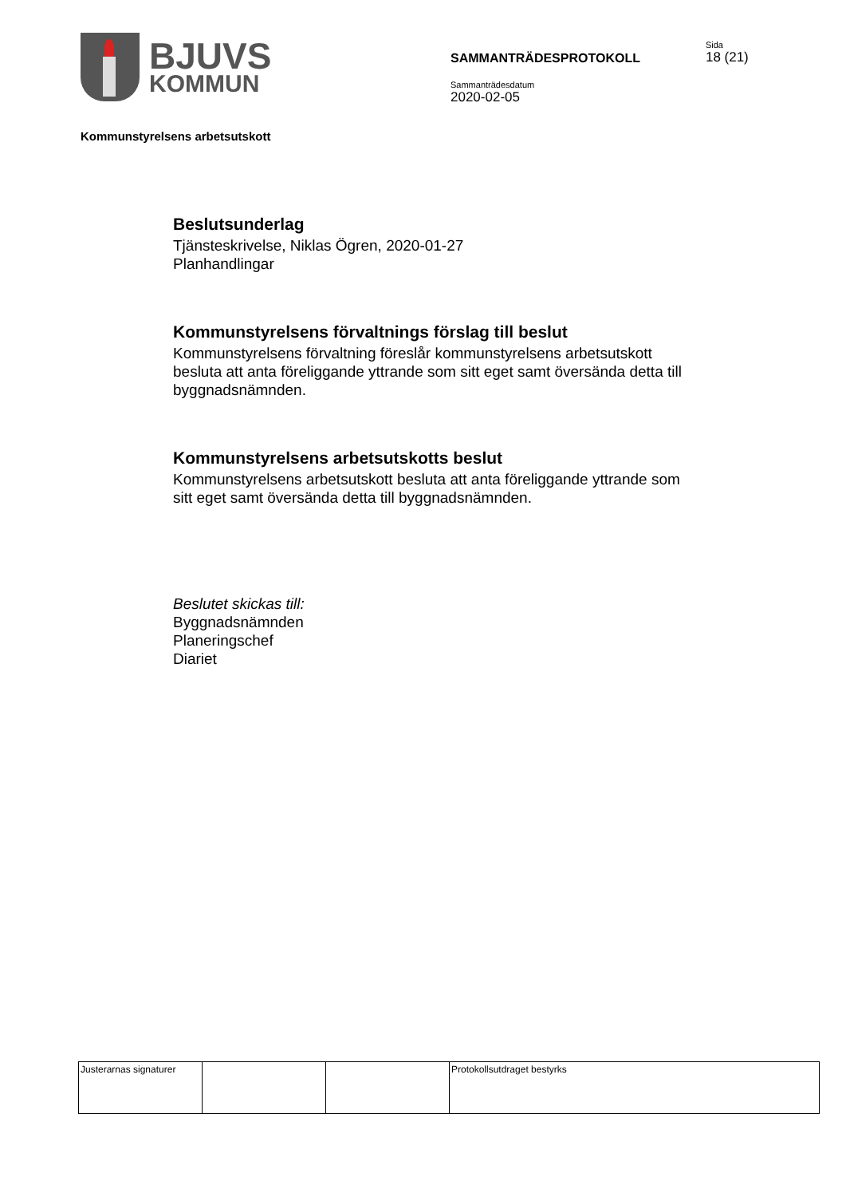BJUVS
KOMMUN
SAMMANTRÄDESPROTOKOLL
Sammanträdesdatum
2020-02-05
Sida
18 (21)
Kommunstyrelsens arbetsutskott
Beslutsunderlag
Tjänsteskrivelse, Niklas Ögren, 2020-01-27
Planhandlingar
Kommunstyrelsens förvaltnings förslag till beslut
Kommunstyrelsens förvaltning föreslår kommunstyrelsens arbetsutskott
besluta att anta föreliggande yttrande som sitt eget samt översända detta till
byggnadsnämnden.
Kommunstyrelsens arbetsutskotts beslut
Kommunstyrelsens arbetsutskott besluta att anta föreliggande yttrande som
sitt eget samt översända detta till byggnadsnämnden.
Beslutet skickas till:
Byggnadsnämnden
Planeringschef
Diariet
| Justerarnas signaturer | | | Protokollsutdraget bestyrks |